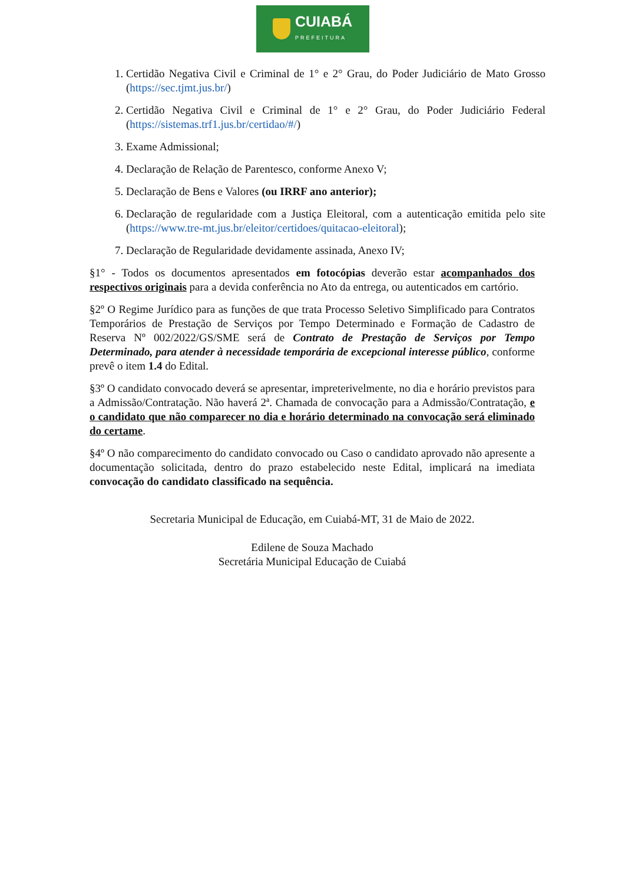CUIABÁ
PREFEITURA
1. Certidão Negativa Civil e Criminal de 1° e 2° Grau, do Poder Judiciário de Mato Grosso (https://sec.tjmt.jus.br/)
2. Certidão Negativa Civil e Criminal de 1° e 2° Grau, do Poder Judiciário Federal (https://sistemas.trf1.jus.br/certidao/#/)
3. Exame Admissional;
4. Declaração de Relação de Parentesco, conforme Anexo V;
5. Declaração de Bens e Valores (ou IRRF ano anterior);
6. Declaração de regularidade com a Justiça Eleitoral, com a autenticação emitida pelo site (https://www.tre-mt.jus.br/eleitor/certidoes/quitacao-eleitoral);
7. Declaração de Regularidade devidamente assinada, Anexo IV;
§1° - Todos os documentos apresentados em fotocópias deverão estar acompanhados dos respectivos originais para a devida conferência no Ato da entrega, ou autenticados em cartório.
§2º O Regime Jurídico para as funções de que trata Processo Seletivo Simplificado para Contratos Temporários de Prestação de Serviços por Tempo Determinado e Formação de Cadastro de Reserva Nº 002/2022/GS/SME será de Contrato de Prestação de Serviços por Tempo Determinado, para atender à necessidade temporária de excepcional interesse público, conforme prevê o item 1.4 do Edital.
§3º O candidato convocado deverá se apresentar, impreterivelmente, no dia e horário previstos para a Admissão/Contratação. Não haverá 2ª. Chamada de convocação para a Admissão/Contratação, e o candidato que não comparecer no dia e horário determinado na convocação será eliminado do certame.
§4º O não comparecimento do candidato convocado ou Caso o candidato aprovado não apresente a documentação solicitada, dentro do prazo estabelecido neste Edital, implicará na imediata convocação do candidato classificado na sequência.
Secretaria Municipal de Educação, em Cuiabá-MT, 31 de Maio de 2022.
Edilene de Souza Machado
Secretária Municipal Educação de Cuiabá